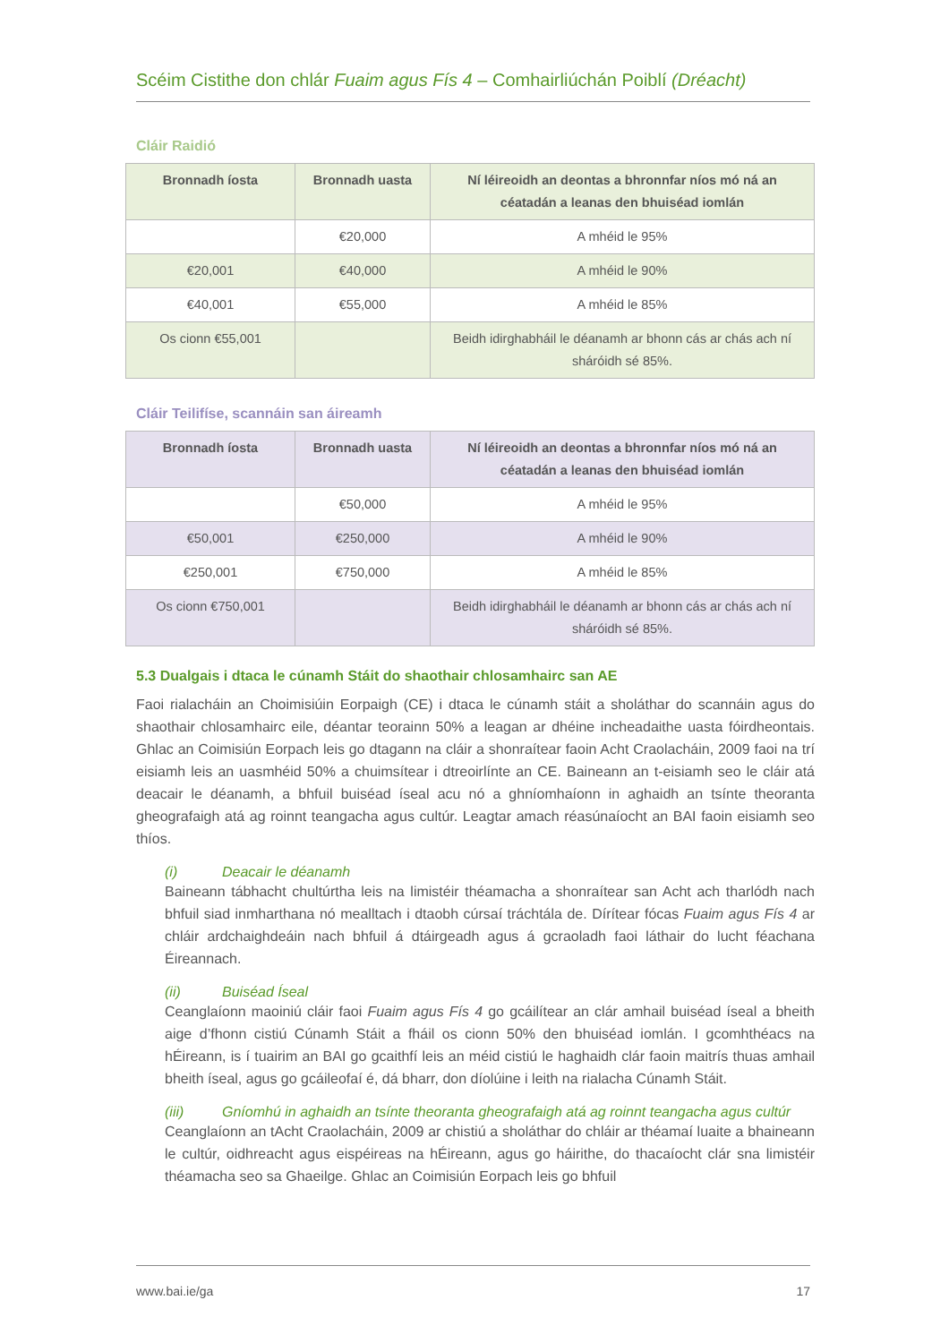Scéim Cistithe don chlár Fuaim agus Fís 4 – Comhairliúchán Poiblí (Dréacht)
Cláir Raidió
| Bronnadh íosta | Bronnadh uasta | Ní léireoidh an deontas a bhronnfar níos mó ná an céatadán a leanas den bhuiséad iomlán |
| --- | --- | --- |
| | €20,000 | A mhéid le 95% |
| €20,001 | €40,000 | A mhéid le 90% |
| €40,001 | €55,000 | A mhéid le 85% |
| Os cionn €55,001 | | Beidh idirghabháil le déanamh ar bhonn cás ar chás ach ní sháróidh sé 85%. |
Cláir Teilifíse, scannáin san áireamh
| Bronnadh íosta | Bronnadh uasta | Ní léireoidh an deontas a bhronnfar níos mó ná an céatadán a leanas den bhuiséad iomlán |
| --- | --- | --- |
| | €50,000 | A mhéid le 95% |
| €50,001 | €250,000 | A mhéid le 90% |
| €250,001 | €750,000 | A mhéid le 85% |
| Os cionn €750,001 | | Beidh idirghabháil le déanamh ar bhonn cás ar chás ach ní sháróidh sé 85%. |
5.3 Dualgais i dtaca le cúnamh Stáit do shaothair chlosamhairc san AE
Faoi rialacháin an Choimisiúin Eorpaigh (CE) i dtaca le cúnamh stáit a sholáthar do scannáin agus do shaothair chlosamhairc eile, déantar teorainn 50% a leagan ar dhéine incheadaithe uasta fóirdheontais. Ghlac an Coimisiún Eorpach leis go dtagann na cláir a shonraítear faoin Acht Craolacháin, 2009 faoi na trí eisiamh leis an uasmhéid 50% a chuimsítear i dtreoirlínte an CE. Baineann an t-eisiamh seo le cláir atá deacair le déanamh, a bhfuil buiséad íseal acu nó a ghníomhaíonn in aghaidh an tsínte theoranta gheografaigh atá ag roinnt teangacha agus cultúr. Leagtar amach réasúnaíocht an BAI faoin eisiamh seo thíos.
(i) Deacair le déanamh
Baineann tábhacht chultúrtha leis na limistéir théamacha a shonraítear san Acht ach tharlódh nach bhfuil siad inmharthana nó mealltach i dtaobh cúrsaí tráchtála de. Dírítear fócas Fuaim agus Fís 4 ar chláir ardchaighdeáin nach bhfuil á dtáirgeadh agus á gcraoladh faoi láthair do lucht féachana Éireannach.
(ii) Buiséad Íseal
Ceanglaíonn maoiniú cláir faoi Fuaim agus Fís 4 go gcáilítear an clár amhail buiséad íseal a bheith aige d’fhonn cistiú Cúnamh Stáit a fháil os cionn 50% den bhuiséad iomlán. I gcomhthéacs na hÉireann, is í tuairim an BAI go gcaithfí leis an méid cistiú le haghaidh clár faoin maitrís thuas amhail bheith íseal, agus go gcáileofaí é, dá bharr, don díolúine i leith na rialacha Cúnamh Stáit.
(iii) Gníomhú in aghaidh an tsínte theoranta gheografaigh atá ag roinnt teangacha agus cultúr
Ceanglaíonn an tAcht Craolacháin, 2009 ar chistiú a sholáthar do chláir ar théamaí luaite a bhaineann le cultúr, oidhreacht agus eispéireas na hÉireann, agus go háirithe, do thacaíocht clár sna limistéir théamacha seo sa Ghaeilge. Ghlac an Coimisiún Eorpach leis go bhfuil
www.bai.ie/ga 17